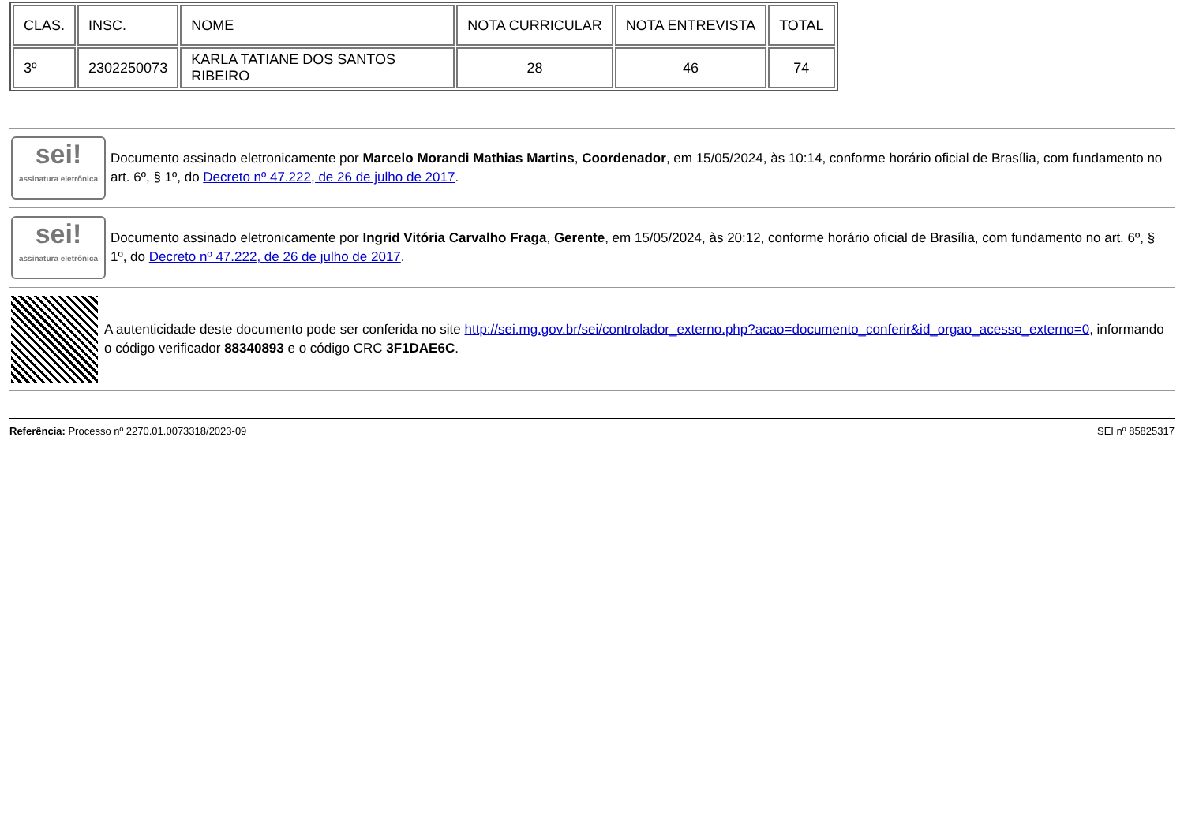| CLAS. | INSC. | NOME | NOTA CURRICULAR | NOTA ENTREVISTA | TOTAL |
| 3º | 2302250073 | KARLA TATIANE DOS SANTOS RIBEIRO | 28 | 46 | 74 |
sei!
assinatura eletrônica
Documento assinado eletronicamente por Marcelo Morandi Mathias Martins, Coordenador, em 15/05/2024, às 10:14, conforme horário oficial de Brasília, com fundamento no art. 6º, § 1º, do Decreto nº 47.222, de 26 de julho de 2017.
sei!
assinatura eletrônica
Documento assinado eletronicamente por Ingrid Vitória Carvalho Fraga, Gerente, em 15/05/2024, às 20:12, conforme horário oficial de Brasília, com fundamento no art. 6º, § 1º, do Decreto nº 47.222, de 26 de julho de 2017.
A autenticidade deste documento pode ser conferida no site http://sei.mg.gov.br/sei/controlador_externo.php?acao=documento_conferir&id_orgao_acesso_externo=0, informando o código verificador 88340893 e o código CRC 3F1DAE6C.
Referência: Processo nº 2270.01.0073318/2023-09 SEI nº 85825317